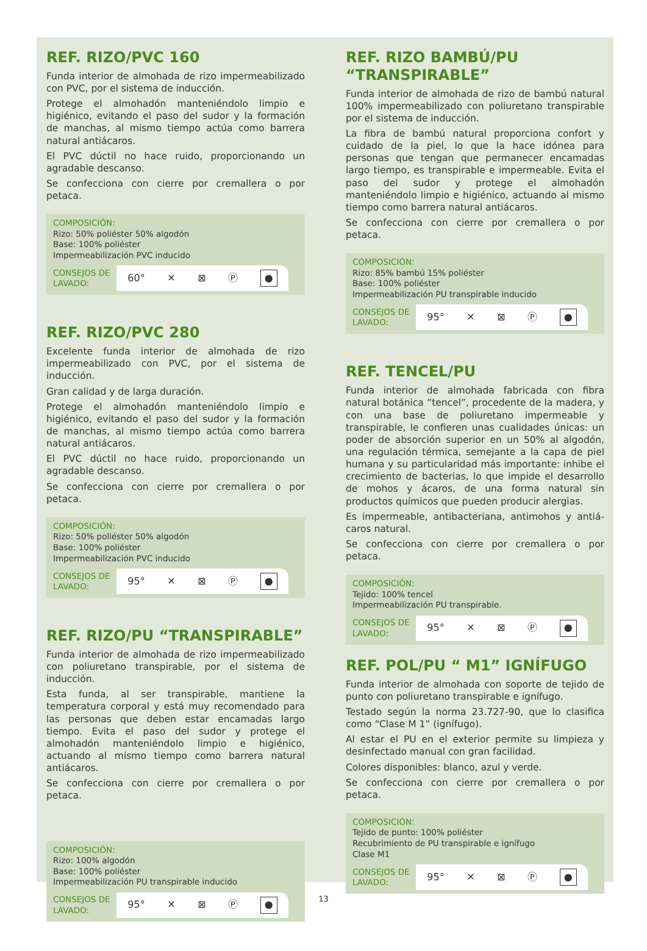REF. RIZO/PVC 160
Funda interior de almohada de rizo impermeabilizado con PVC, por el sistema de inducción.
Protege el almohadón manteniéndolo limpio e higiénico, evitando el paso del sudor y la formación de manchas, al mismo tiempo actúa como barrera natural antiácaros.
El PVC dúctil no hace ruido, proporcionando un agradable descanso.
Se confecciona con cierre por cremallera o por petaca.
COMPOSICIÓN:
Rizo: 50% poliéster 50% algodón
Base: 100% poliéster
Impermeabilización PVC inducido
CONSEJOS DE LAVADO:
60° ✕ ⊠ Ⓟ ●
REF. RIZO/PVC 280
Excelente funda interior de almohada de rizo impermeabilizado con PVC, por el sistema de inducción.
Gran calidad y de larga duración.
Protege el almohadón manteniéndolo limpio e higiénico, evitando el paso del sudor y la formación de manchas, al mismo tiempo actúa como barrera natural antiácaros.
El PVC dúctil no hace ruido, proporcionando un agradable descanso.
Se confecciona con cierre por cremallera o por petaca.
COMPOSICIÓN:
Rizo: 50% poliéster 50% algodón
Base: 100% poliéster
Impermeabilización PVC inducido
CONSEJOS DE LAVADO:
95° ✕ ⊠ Ⓟ ●
REF. RIZO/PU “TRANSPIRABLE”
Funda interior de almohada de rizo impermeabilizado con poliuretano transpirable, por el sistema de inducción.
Esta funda, al ser transpirable, mantiene la temperatura corporal y está muy recomendado para las personas que deben estar encamadas largo tiempo. Evita el paso del sudor y protege el almohadón manteniéndolo limpio e higiénico, actuando al mismo tiempo como barrera natural antiácaros.
Se confecciona con cierre por cremallera o por petaca.
COMPOSICIÓN:
Rizo: 100% algodón
Base: 100% poliéster
Impermeabilización PU transpirable inducido
CONSEJOS DE LAVADO:
95° ✕ ⊠ Ⓟ ●
REF. RIZO BAMBÚ/PU “TRANSPIRABLE”
Funda interior de almohada de rizo de bambú natural 100% impermeabilizado con poliuretano transpirable por el sistema de inducción.
La fibra de bambú natural proporciona confort y cuidado de la piel, lo que la hace idónea para personas que tengan que permanecer encamadas largo tiempo, es transpirable e impermeable. Evita el paso del sudor y protege el almohadón manteniéndolo limpio e higiénico, actuando al mismo tiempo como barrera natural antiácaros.
Se confecciona con cierre por cremallera o por petaca.
COMPOSICIÓN:
Rizo: 85% bambú 15% poliéster
Base: 100% poliéster
Impermeabilización PU transpirable inducido
CONSEJOS DE LAVADO:
95° ✕ ⊠ Ⓟ ●
REF. TENCEL/PU
Funda interior de almohada fabricada con fibra natural botánica “tencel”, procedente de la madera, y con una base de poliuretano impermeable y transpirable, le confieren unas cualidades únicas: un poder de absorción superior en un 50% al algodón, una regulación térmica, semejante a la capa de piel humana y su particularidad más importante: inhibe el crecimiento de bacterias, lo que impide el desarrollo de mohos y ácaros, de una forma natural sin productos químicos que pueden producir alergias.
Es impermeable, antibacteriana, antimohos y antiá-caros natural.
Se confecciona con cierre por cremallera o por petaca.
COMPOSICIÓN:
Tejido: 100% tencel
Impermeabilización PU transpirable.
CONSEJOS DE LAVADO:
95° ✕ ⊠ Ⓟ ●
REF. POL/PU “ M1” IGNÍFUGO
Funda interior de almohada con soporte de tejido de punto con poliuretano transpirable e ignífugo.
Testado según la norma 23.727-90, que lo clasifica como “Clase M 1” (ignífugo).
Al estar el PU en el exterior permite su limpieza y desinfectado manual con gran facilidad.
Colores disponibles: blanco, azul y verde.
Se confecciona con cierre por cremallera o por petaca.
COMPOSICIÓN:
Tejido de punto: 100% poliéster
Recubrimiento de PU transpirable e ignífugo
Clase M1
CONSEJOS DE LAVADO:
95° ✕ ⊠ Ⓟ ●
13